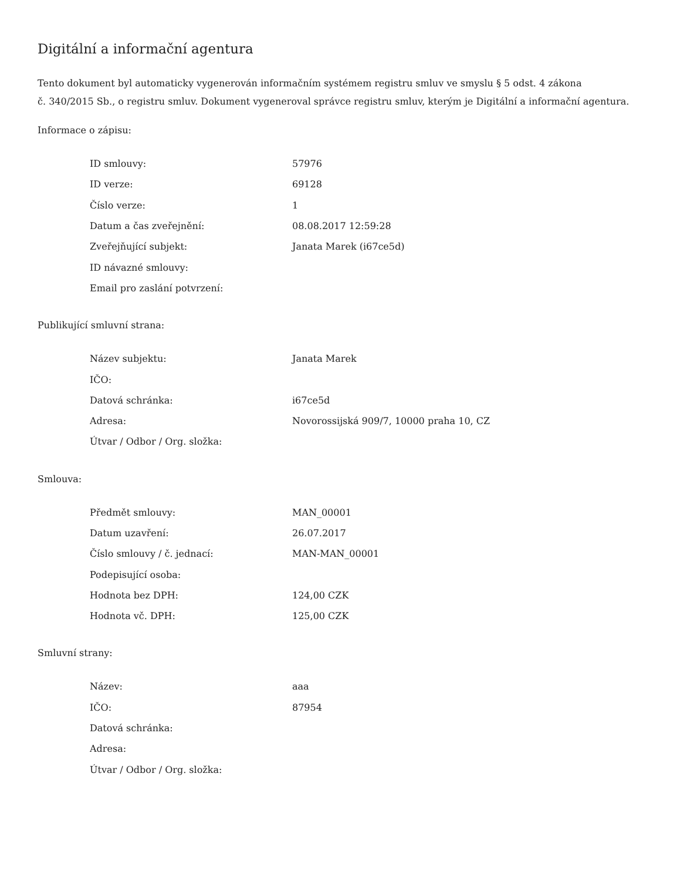Digitální a informační agentura
Tento dokument byl automaticky vygenerován informačním systémem registru smluv ve smyslu § 5 odst. 4 zákona
č. 340/2015 Sb., o registru smluv. Dokument vygeneroval správce registru smluv, kterým je Digitální a informační agentura.
Informace o zápisu:
| ID smlouvy: | 57976 |
| ID verze: | 69128 |
| Číslo verze: | 1 |
| Datum a čas zveřejnění: | 08.08.2017 12:59:28 |
| Zveřejňující subjekt: | Janata Marek (i67ce5d) |
| ID návazné smlouvy: | |
| Email pro zaslání potvrzení: | |
Publikující smluvní strana:
| Název subjektu: | Janata Marek |
| IČO: | |
| Datová schránka: | i67ce5d |
| Adresa: | Novorossijská 909/7, 10000 praha 10, CZ |
| Útvar / Odbor / Org. složka: | |
Smlouva:
| Předmět smlouvy: | MAN_00001 |
| Datum uzavření: | 26.07.2017 |
| Číslo smlouvy / č. jednací: | MAN-MAN_00001 |
| Podepisující osoba: | |
| Hodnota bez DPH: | 124,00 CZK |
| Hodnota vč. DPH: | 125,00 CZK |
Smluvní strany:
| Název: | aaa |
| IČO: | 87954 |
| Datová schránka: | |
| Adresa: | |
| Útvar / Odbor / Org. složka: | |